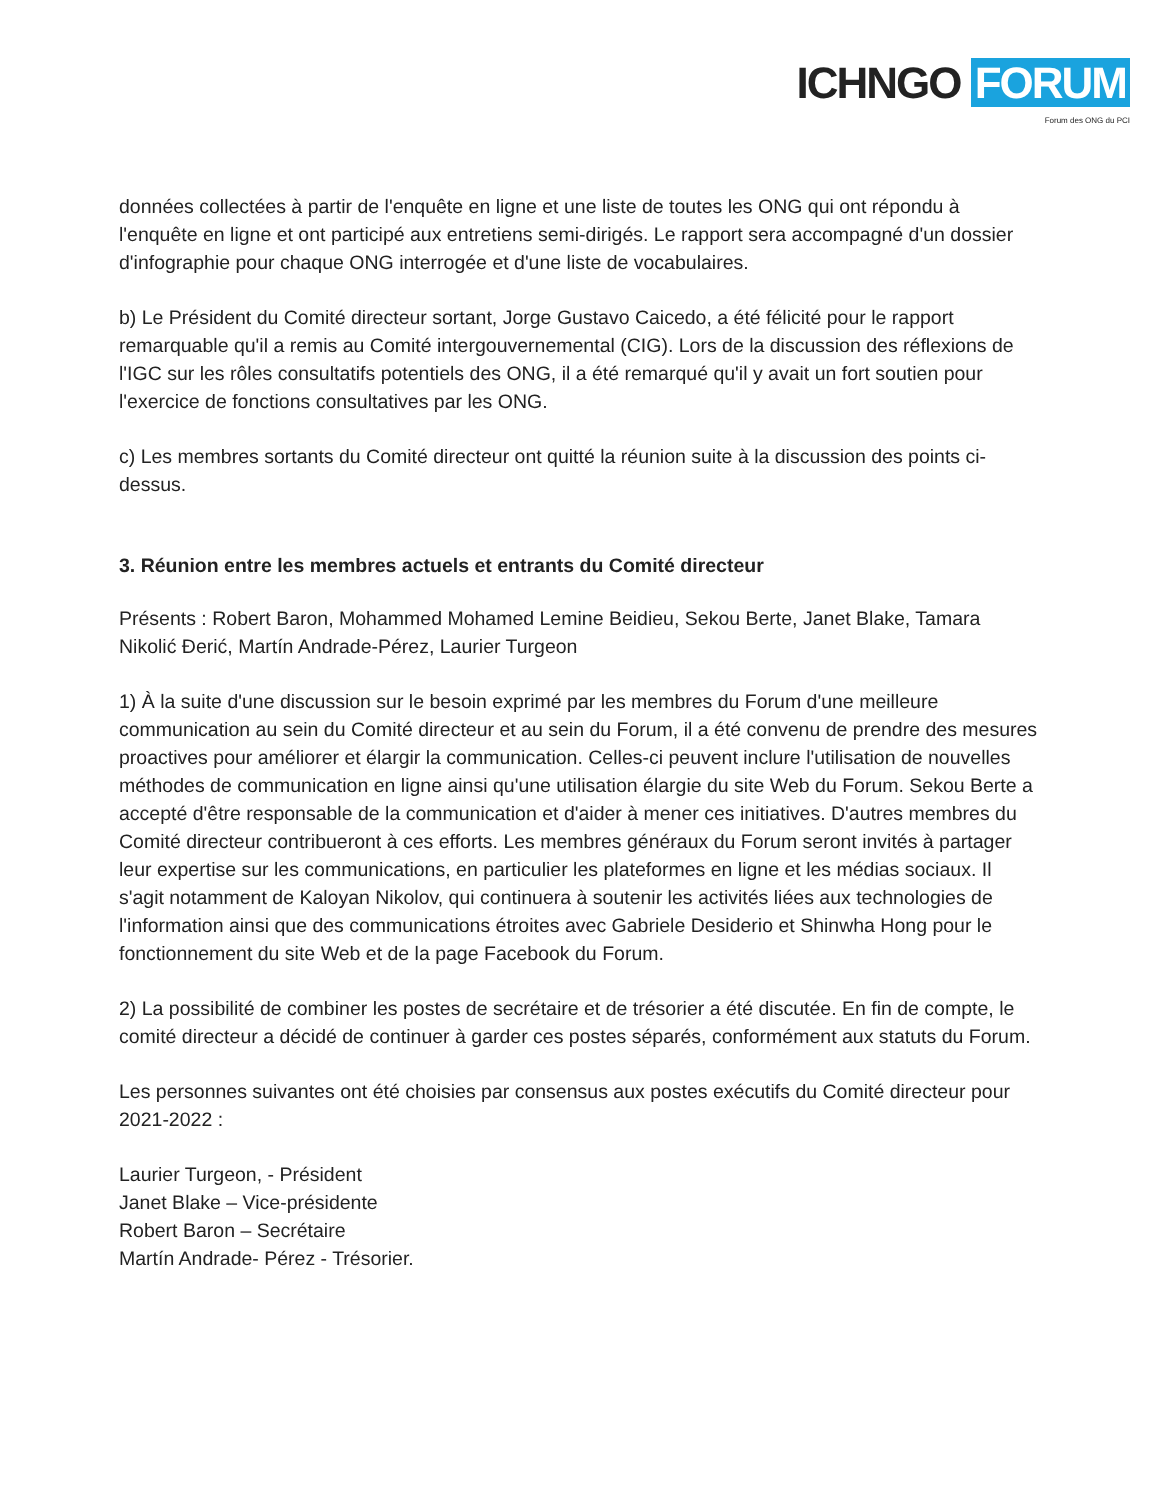ICHNGO FORUM
Forum des ONG du PCI
données collectées à partir de l'enquête en ligne et une liste de toutes les ONG qui ont répondu à l'enquête en ligne et ont participé aux entretiens semi-dirigés. Le rapport sera accompagné d'un dossier d'infographie pour chaque ONG interrogée et d'une liste de vocabulaires.
b) Le Président du Comité directeur sortant, Jorge Gustavo Caicedo, a été félicité pour le rapport remarquable qu'il a remis au Comité intergouvernemental (CIG). Lors de la discussion des réflexions de l'IGC sur les rôles consultatifs potentiels des ONG, il a été remarqué qu'il y avait un fort soutien pour l'exercice de fonctions consultatives par les ONG.
c) Les membres sortants du Comité directeur ont quitté la réunion suite à la discussion des points ci-dessus.
3. Réunion entre les membres actuels et entrants du Comité directeur
Présents : Robert Baron, Mohammed Mohamed Lemine Beidieu, Sekou Berte, Janet Blake, Tamara Nikolić Đerić, Martín Andrade-Pérez, Laurier Turgeon
1) À la suite d'une discussion sur le besoin exprimé par les membres du Forum d'une meilleure communication au sein du Comité directeur et au sein du Forum, il a été convenu de prendre des mesures proactives pour améliorer et élargir la communication. Celles-ci peuvent inclure l'utilisation de nouvelles méthodes de communication en ligne ainsi qu'une utilisation élargie du site Web du Forum. Sekou Berte a accepté d'être responsable de la communication et d'aider à mener ces initiatives. D'autres membres du Comité directeur contribueront à ces efforts. Les membres généraux du Forum seront invités à partager leur expertise sur les communications, en particulier les plateformes en ligne et les médias sociaux. Il s'agit notamment de Kaloyan Nikolov, qui continuera à soutenir les activités liées aux technologies de l'information ainsi que des communications étroites avec Gabriele Desiderio et Shinwha Hong pour le fonctionnement du site Web et de la page Facebook du Forum.
2) La possibilité de combiner les postes de secrétaire et de trésorier a été discutée. En fin de compte, le comité directeur a décidé de continuer à garder ces postes séparés, conformément aux statuts du Forum.
Les personnes suivantes ont été choisies par consensus aux postes exécutifs du Comité directeur pour 2021-2022 :
Laurier Turgeon, - Président
Janet Blake – Vice-présidente
Robert Baron – Secrétaire
Martín Andrade- Pérez - Trésorier.